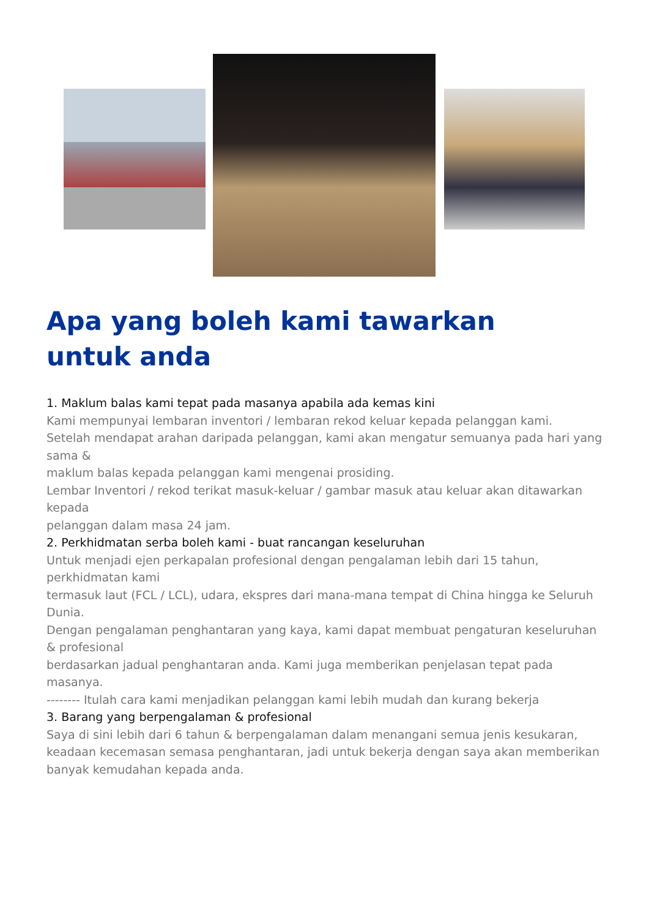Apa yang boleh kami tawarkan untuk anda
1. Maklum balas kami tepat pada masanya apabila ada kemas kini
Kami mempunyai lembaran inventori / lembaran rekod keluar kepada pelanggan kami.
Setelah mendapat arahan daripada pelanggan, kami akan mengatur semuanya pada hari yang sama &
maklum balas kepada pelanggan kami mengenai prosiding.
Lembar Inventori / rekod terikat masuk-keluar / gambar masuk atau keluar akan ditawarkan kepada
pelanggan dalam masa 24 jam.
2. Perkhidmatan serba boleh kami - buat rancangan keseluruhan
Untuk menjadi ejen perkapalan profesional dengan pengalaman lebih dari 15 tahun, perkhidmatan kami
termasuk laut (FCL / LCL), udara, ekspres dari mana-mana tempat di China hingga ke Seluruh Dunia.
Dengan pengalaman penghantaran yang kaya, kami dapat membuat pengaturan keseluruhan & profesional
berdasarkan jadual penghantaran anda. Kami juga memberikan penjelasan tepat pada masanya.
-------- Itulah cara kami menjadikan pelanggan kami lebih mudah dan kurang bekerja
3. Barang yang berpengalaman & profesional
Saya di sini lebih dari 6 tahun & berpengalaman dalam menangani semua jenis kesukaran, keadaan kecemasan semasa penghantaran, jadi untuk bekerja dengan saya akan memberikan banyak kemudahan kepada anda.